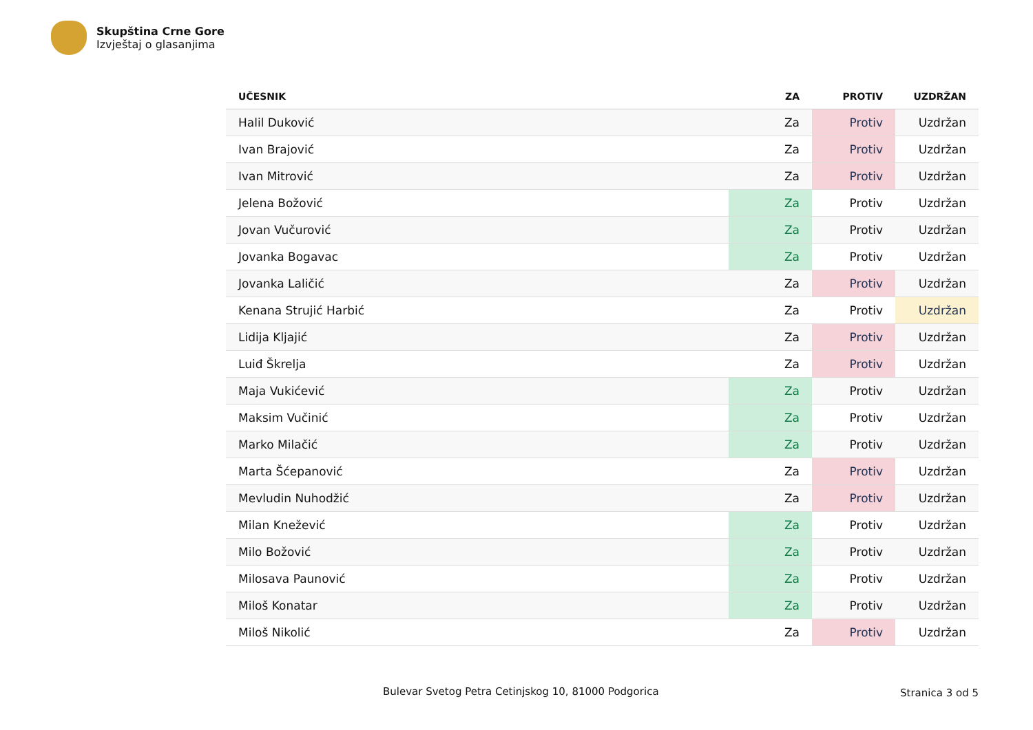Skupština Crne Gore
Izvještaj o glasanjima
| UČESNIK | ZA | PROTIV | UZDRŽAN |
| --- | --- | --- | --- |
| Halil Duković | Za | Protiv | Uzdržan |
| Ivan Brajović | Za | Protiv | Uzdržan |
| Ivan Mitrović | Za | Protiv | Uzdržan |
| Jelena Božović | Za | Protiv | Uzdržan |
| Jovan Vučurović | Za | Protiv | Uzdržan |
| Jovanka Bogavac | Za | Protiv | Uzdržan |
| Jovanka Laličić | Za | Protiv | Uzdržan |
| Kenana Strujić Harbić | Za | Protiv | Uzdržan |
| Lidija Kljajić | Za | Protiv | Uzdržan |
| Luiđ Škrelja | Za | Protiv | Uzdržan |
| Maja Vukićević | Za | Protiv | Uzdržan |
| Maksim Vučinić | Za | Protiv | Uzdržan |
| Marko Milačić | Za | Protiv | Uzdržan |
| Marta Šćepanović | Za | Protiv | Uzdržan |
| Mevludin Nuhodžić | Za | Protiv | Uzdržan |
| Milan Knežević | Za | Protiv | Uzdržan |
| Milo Božović | Za | Protiv | Uzdržan |
| Milosava Paunović | Za | Protiv | Uzdržan |
| Miloš Konatar | Za | Protiv | Uzdržan |
| Miloš Nikolić | Za | Protiv | Uzdržan |
Bulevar Svetog Petra Cetinjskog 10, 81000 Podgorica
Stranica 3 od 5